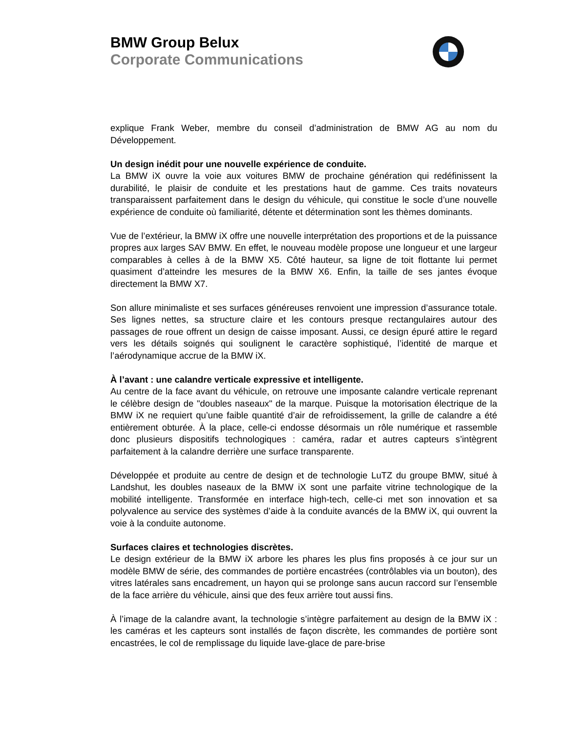BMW Group Belux
Corporate Communications
explique Frank Weber, membre du conseil d’administration de BMW AG au nom du Développement.
Un design inédit pour une nouvelle expérience de conduite.
La BMW iX ouvre la voie aux voitures BMW de prochaine génération qui redéfinissent la durabilité, le plaisir de conduite et les prestations haut de gamme. Ces traits novateurs transparaissent parfaitement dans le design du véhicule, qui constitue le socle d’une nouvelle expérience de conduite où familiarité, détente et détermination sont les thèmes dominants.
Vue de l’extérieur, la BMW iX offre une nouvelle interprétation des proportions et de la puissance propres aux larges SAV BMW. En effet, le nouveau modèle propose une longueur et une largeur comparables à celles à de la BMW X5. Côté hauteur, sa ligne de toit flottante lui permet quasiment d’atteindre les mesures de la BMW X6. Enfin, la taille de ses jantes évoque directement la BMW X7.
Son allure minimaliste et ses surfaces généreuses renvoient une impression d’assurance totale. Ses lignes nettes, sa structure claire et les contours presque rectangulaires autour des passages de roue offrent un design de caisse imposant. Aussi, ce design épuré attire le regard vers les détails soignés qui soulignent le caractère sophistiqué, l’identité de marque et l’aérodynamique accrue de la BMW iX.
À l’avant : une calandre verticale expressive et intelligente.
Au centre de la face avant du véhicule, on retrouve une imposante calandre verticale reprenant le célèbre design de "doubles naseaux" de la marque. Puisque la motorisation électrique de la BMW iX ne requiert qu’une faible quantité d’air de refroidissement, la grille de calandre a été entièrement obturée. À la place, celle-ci endosse désormais un rôle numérique et rassemble donc plusieurs dispositifs technologiques : caméra, radar et autres capteurs s’intègrent parfaitement à la calandre derrière une surface transparente.
Développée et produite au centre de design et de technologie LuTZ du groupe BMW, situé à Landshut, les doubles naseaux de la BMW iX sont une parfaite vitrine technologique de la mobilité intelligente. Transformée en interface high-tech, celle-ci met son innovation et sa polyvalence au service des systèmes d’aide à la conduite avancés de la BMW iX, qui ouvrent la voie à la conduite autonome.
Surfaces claires et technologies discrètes.
Le design extérieur de la BMW iX arbore les phares les plus fins proposés à ce jour sur un modèle BMW de série, des commandes de portière encastrées (contrôlables via un bouton), des vitres latérales sans encadrement, un hayon qui se prolonge sans aucun raccord sur l’ensemble de la face arrière du véhicule, ainsi que des feux arrière tout aussi fins.
À l’image de la calandre avant, la technologie s’intègre parfaitement au design de la BMW iX : les caméras et les capteurs sont installés de façon discrète, les commandes de portière sont encastrées, le col de remplissage du liquide lave-glace de pare-brise